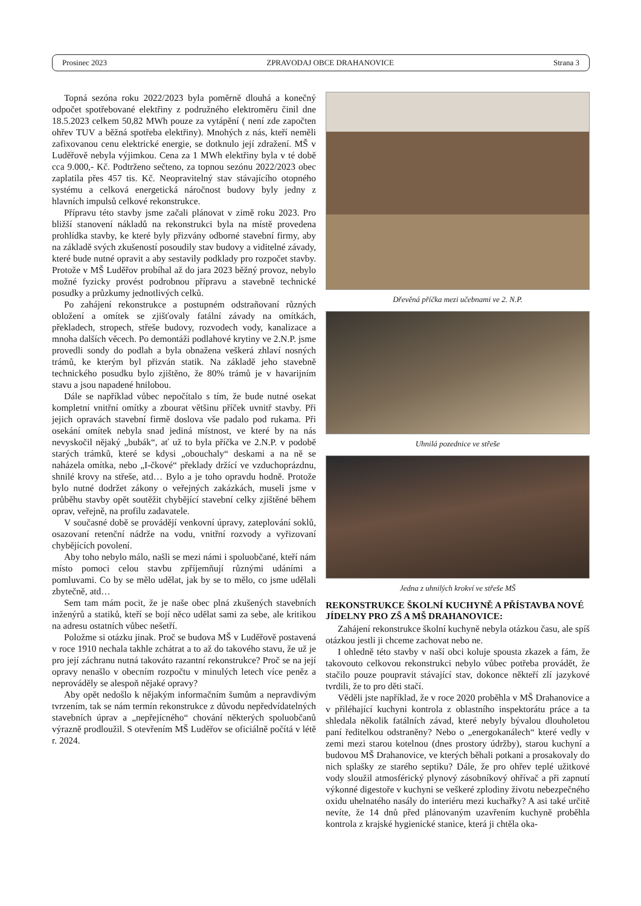Prosinec 2023 ZPRAVODAJ OBCE DRAHANOVICE Strana 3
Topná sezóna roku 2022/2023 byla poměrně dlouhá a konečný odpočet spotřebované elektřiny z podružného elektroměru činil dne 18.5.2023 celkem 50,82 MWh pouze za vytápění ( není zde započten ohřev TUV a běžná spotřeba elektřiny). Mnohých z nás, kteří neměli zafixovanou cenu elektrické energie, se dotknulo její zdražení. MŠ v Luděřově nebyla výjimkou. Cena za 1 MWh elektřiny byla v té době cca 9.000,- Kč. Podtrženo sečteno, za topnou sezónu 2022/2023 obec zaplatila přes 457 tis. Kč. Neopravitelný stav stávajícího otopného systému a celková energetická náročnost budovy byly jedny z hlavních impulsů celkové rekonstrukce.
Přípravu této stavby jsme začali plánovat v zimě roku 2023. Pro bližší stanovení nákladů na rekonstrukci byla na místě provedena prohlídka stavby, ke které byly přizvány odborné stavební firmy, aby na základě svých zkušeností posoudily stav budovy a viditelné závady, které bude nutné opravit a aby sestavily podklady pro rozpočet stavby. Protože v MŠ Luděřov probíhal až do jara 2023 běžný provoz, nebylo možné fyzicky provést podrobnou přípravu a stavebně technické posudky a průzkumy jednotlivých celků.
Po zahájení rekonstrukce a postupném odstraňovaní různých obložení a omítek se zjišťovaly fatální závady na omítkách, překladech, stropech, střeše budovy, rozvodech vody, kanalizace a mnoha dalších věcech. Po demontáži podlahové krytiny ve 2.N.P. jsme provedli sondy do podlah a byla obnažena veškerá zhlaví nosných trámů, ke kterým byl přizván statik. Na základě jeho stavebně technického posudku bylo zjištěno, že 80% trámů je v havarijním stavu a jsou napadené hnilobou.
Dále se například vůbec nepočítalo s tím, že bude nutné osekat kompletní vnitřní omítky a zbourat většinu příček uvnitř stavby. Při jejich opravách stavební firmě doslova vše padalo pod rukama. Při osekání omítek nebyla snad jediná místnost, ve které by na nás nevyskočil nějaký „bubák“, ať už to byla příčka ve 2.N.P. v podobě starých trámků, které se kdysi „obouchaly“ deskami a na ně se naházela omítka, nebo „I-čkové“ překlady držící ve vzduchoprázdnu, shnilé krovy na střeše, atd… Bylo a je toho opravdu hodně. Protože bylo nutné dodržet zákony o veřejných zakázkách, museli jsme v průběhu stavby opět soutěžit chybějící stavební celky zjištěné během oprav, veřejně, na profilu zadavatele.
V současné době se provádějí venkovní úpravy, zateplování soklů, osazovaní retenční nádrže na vodu, vnitřní rozvody a vyřizovaní chybějících povolení.
Aby toho nebylo málo, našli se mezi námi i spoluobčané, kteří nám místo pomoci celou stavbu zpříjemňují různými udáními a pomluvami. Co by se mělo udělat, jak by se to mělo, co jsme udělali zbytečně, atd…
Sem tam mám pocit, že je naše obec plná zkušených stavebních inženýrů a statiků, kteří se bojí něco udělat sami za sebe, ale kritikou na adresu ostatních vůbec nešetří.
Položme si otázku jinak. Proč se budova MŠ v Luděřově postavená v roce 1910 nechala takhle zchátrat a to až do takového stavu, že už je pro její záchranu nutná takováto razantní rekonstrukce? Proč se na její opravy nenašlo v obecním rozpočtu v minulých letech více peněz a neprováděly se alespoň nějaké opravy?
Aby opět nedošlo k nějakým informačním šumům a nepravdivým tvrzením, tak se nám termín rekonstrukce z důvodu nepředvídatelných stavebních úprav a „nepřejícného“ chování některých spoluobčanů výrazně prodloužil. S otevřením MŠ Luděřov se oficiálně počítá v létě r. 2024.
Dřevěná příčka mezi učebnami ve 2. N.P.
Uhnilá pozednice ve střeše
Jedna z uhnilých krokví ve střeše MŠ
REKONSTRUKCE ŠKOLNÍ KUCHYNĚ A PŘÍSTAVBA NOVÉ JÍDELNY PRO ZŠ A MŠ DRAHANOVICE:
Zahájení rekonstrukce školní kuchyně nebyla otázkou času, ale spíš otázkou jestli ji chceme zachovat nebo ne.
I ohledně této stavby v naší obci koluje spousta zkazek a fám, že takovouto celkovou rekonstrukci nebylo vůbec potřeba provádět, že stačilo pouze poupravit stávající stav, dokonce někteří zlí jazykové tvrdili, že to pro děti stačí.
Věděli jste například, že v roce 2020 proběhla v MŠ Drahanovice a v přiléhající kuchyni kontrola z oblastního inspektorátu práce a ta shledala několik fatálních závad, které nebyly bývalou dlouholetou paní ředitelkou odstraněny? Nebo o „energokanálech“ které vedly v zemi mezi starou kotelnou (dnes prostory údržby), starou kuchyní a budovou MŠ Drahanovice, ve kterých běhali potkani a prosakovaly do nich splašky ze starého septiku? Dále, že pro ohřev teplé užitkové vody sloužil atmosférický plynový zásobníkový ohřívač a při zapnutí výkonné digestoře v kuchyni se veškeré zplodiny životu nebezpečného oxidu uhelnatého nasály do interiéru mezi kuchařky? A asi také určitě nevíte, že 14 dnů před plánovaným uzavřením kuchyně proběhla kontrola z krajské hygienické stanice, která ji chtěla oka-